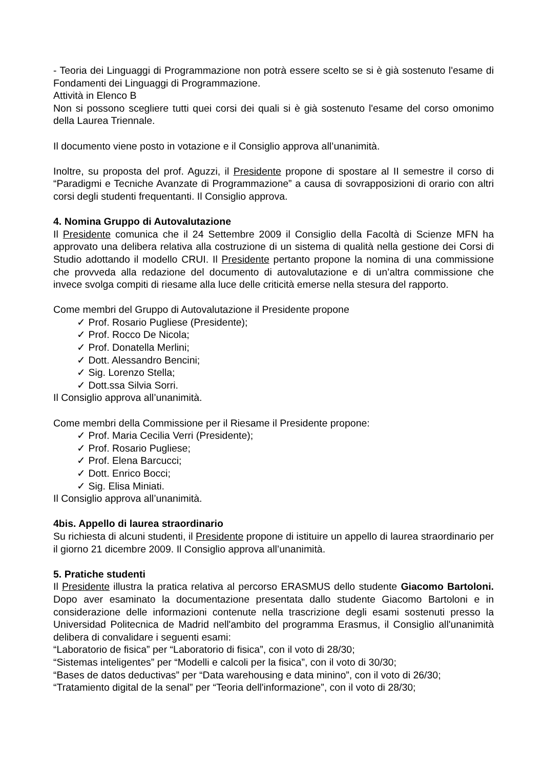- Teoria dei Linguaggi di Programmazione non potrà essere scelto se si è già sostenuto l'esame di Fondamenti dei Linguaggi di Programmazione.
Attività in Elenco B
Non si possono scegliere tutti quei corsi dei quali si è già sostenuto l'esame del corso omonimo della Laurea Triennale.
Il documento viene posto in votazione e il Consiglio approva all’unanimità.
Inoltre, su proposta del prof. Aguzzi, il Presidente propone di spostare al II semestre il corso di “Paradigmi e Tecniche Avanzate di Programmazione” a causa di sovrapposizioni di orario con altri corsi degli studenti frequentanti. Il Consiglio approva.
4. Nomina Gruppo di Autovalutazione
Il Presidente comunica che il 24 Settembre 2009 il Consiglio della Facoltà di Scienze MFN ha approvato una delibera relativa alla costruzione di un sistema di qualità nella gestione dei Corsi di Studio adottando il modello CRUI. Il Presidente pertanto propone la nomina di una commissione che provveda alla redazione del documento di autovalutazione e di un’altra commissione che invece svolga compiti di riesame alla luce delle criticità emerse nella stesura del rapporto.
Come membri del Gruppo di Autovalutazione il Presidente propone
✓ Prof. Rosario Pugliese (Presidente);
✓ Prof. Rocco De Nicola;
✓ Prof. Donatella Merlini;
✓ Dott. Alessandro Bencini;
✓ Sig. Lorenzo Stella;
✓ Dott.ssa Silvia Sorri.
Il Consiglio approva all’unanimità.
Come membri della Commissione per il Riesame il Presidente propone:
✓ Prof. Maria Cecilia Verri (Presidente);
✓ Prof. Rosario Pugliese;
✓ Prof. Elena Barcucci;
✓ Dott. Enrico Bocci;
✓ Sig. Elisa Miniati.
Il Consiglio approva all’unanimità.
4bis. Appello di laurea straordinario
Su richiesta di alcuni studenti, il Presidente propone di istituire un appello di laurea straordinario per il giorno 21 dicembre 2009. Il Consiglio approva all’unanimità.
5. Pratiche studenti
Il Presidente illustra la pratica relativa al percorso ERASMUS dello studente Giacomo Bartoloni. Dopo aver esaminato la documentazione presentata dallo studente Giacomo Bartoloni e in considerazione delle informazioni contenute nella trascrizione degli esami sostenuti presso la Universidad Politecnica de Madrid nell'ambito del programma Erasmus, il Consiglio all'unanimità delibera di convalidare i seguenti esami:
“Laboratorio de fisica” per “Laboratorio di fisica”, con il voto di 28/30;
“Sistemas inteligentes” per “Modelli e calcoli per la fisica”, con il voto di 30/30;
“Bases de datos deductivas” per “Data warehousing e data minino”, con il voto di 26/30;
“Tratamiento digital de la senal” per “Teoria dell'informazione”, con il voto di 28/30;